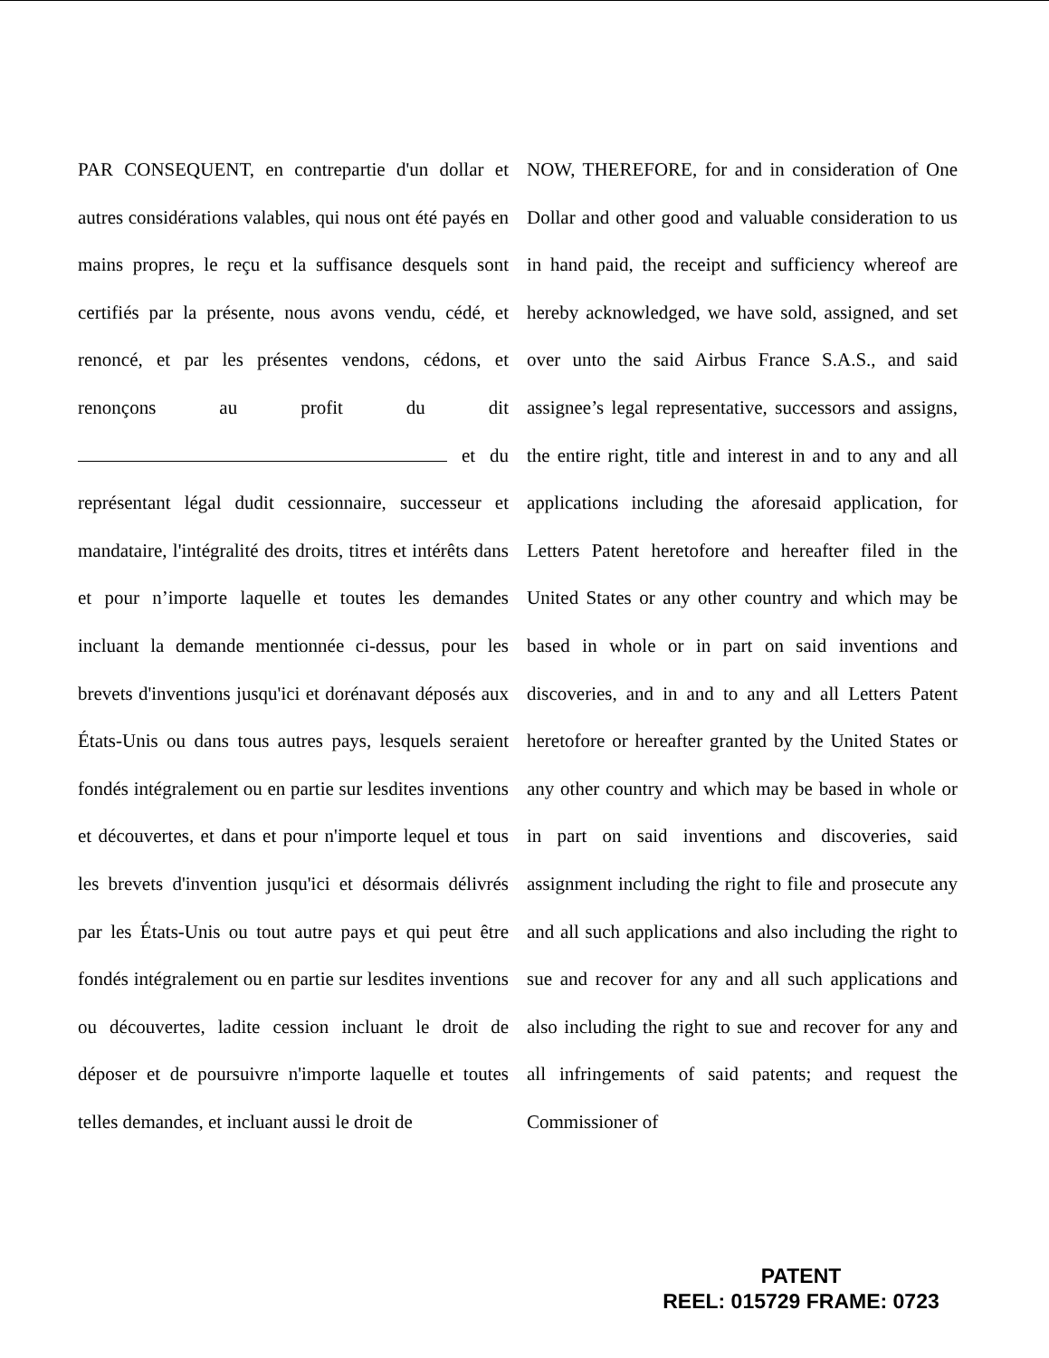PAR CONSEQUENT, en contrepartie d'un dollar et autres considérations valables, qui nous ont été payés en mains propres, le reçu et la suffisance desquels sont certifiés par la présente, nous avons vendu, cédé, et renoncé, et par les présentes vendons, cédons, et renonçons au profit du dit et du représentant légal dudit cessionnaire, successeur et mandataire, l'intégralité des droits, titres et intérêts dans et pour n’importe laquelle et toutes les demandes incluant la demande mentionnée ci-dessus, pour les brevets d'inventions jusqu'ici et dorénavant déposés aux États-Unis ou dans tous autres pays, lesquels seraient fondés intégralement ou en partie sur lesdites inventions et découvertes, et dans et pour n'importe lequel et tous les brevets d'invention jusqu'ici et désormais délivrés par les États-Unis ou tout autre pays et qui peut être fondés intégralement ou en partie sur lesdites inventions ou découvertes, ladite cession incluant le droit de déposer et de poursuivre n'importe laquelle et toutes telles demandes, et incluant aussi le droit de
NOW, THEREFORE, for and in consideration of One Dollar and other good and valuable consideration to us in hand paid, the receipt and sufficiency whereof are hereby acknowledged, we have sold, assigned, and set over unto the said Airbus France S.A.S., and said assignee’s legal representative, successors and assigns, the entire right, title and interest in and to any and all applications including the aforesaid application, for Letters Patent heretofore and hereafter filed in the United States or any other country and which may be based in whole or in part on said inventions and discoveries, and in and to any and all Letters Patent heretofore or hereafter granted by the United States or any other country and which may be based in whole or in part on said inventions and discoveries, said assignment including the right to file and prosecute any and all such applications and also including the right to sue and recover for any and all such applications and also including the right to sue and recover for any and all infringements of said patents; and request the Commissioner of
PATENT
REEL: 015729 FRAME: 0723